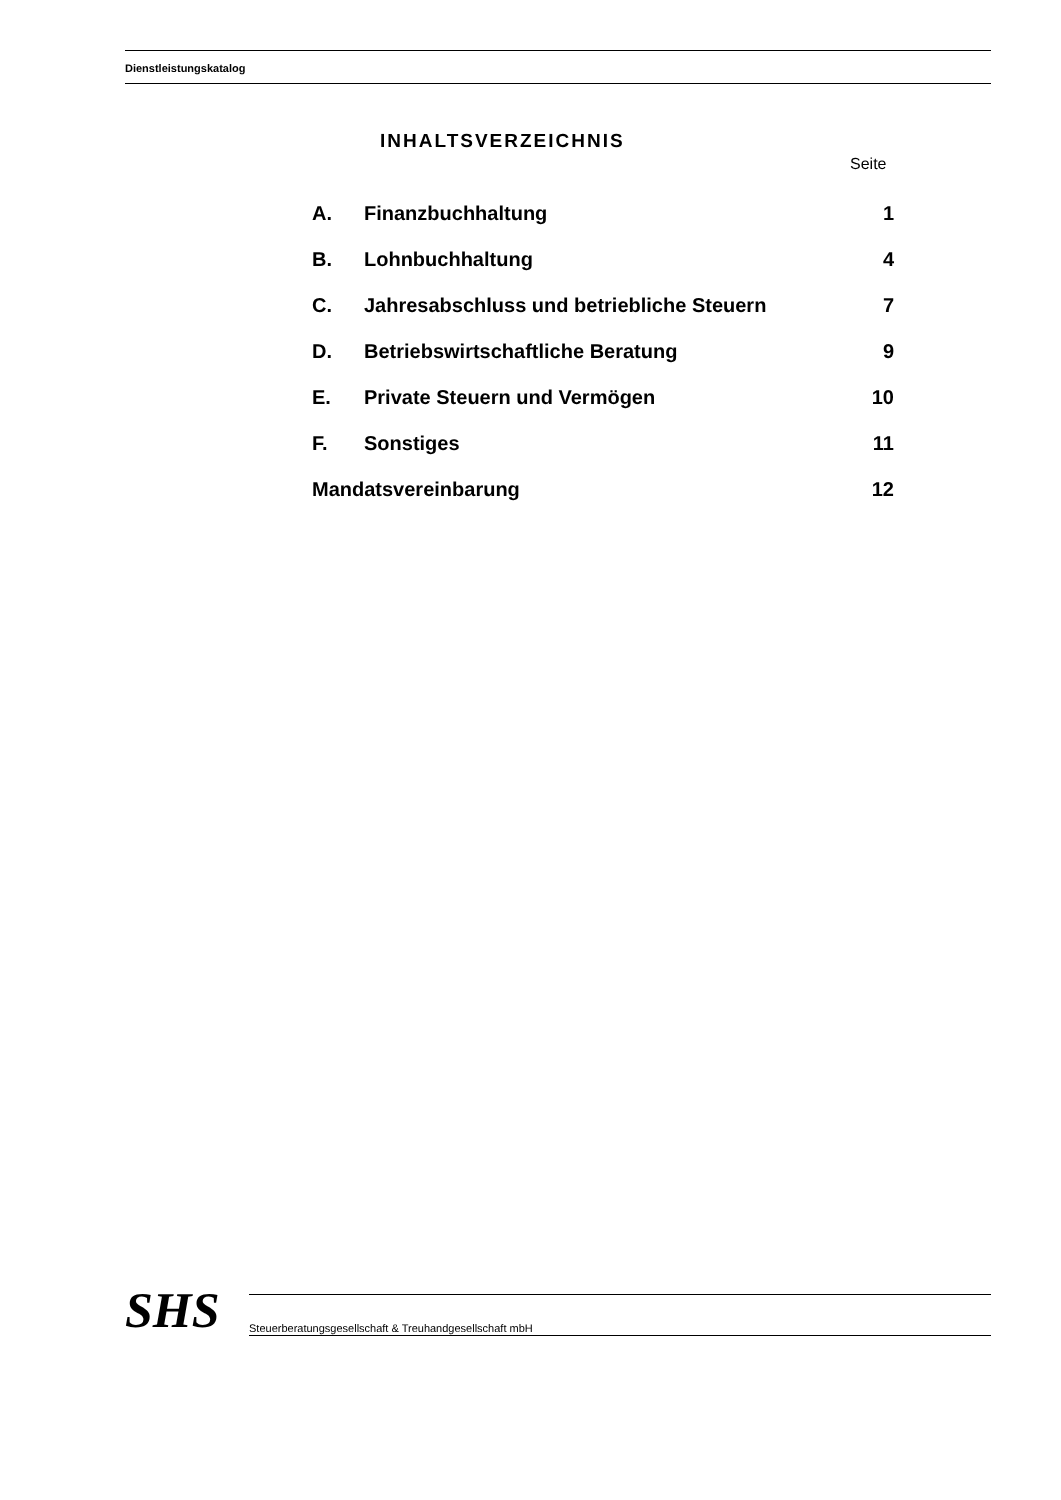Dienstleistungskatalog
INHALTSVERZEICHNIS
Seite
| A. | Finanzbuchhaltung | 1 |
| B. | Lohnbuchhaltung | 4 |
| C. | Jahresabschluss und betriebliche Steuern | 7 |
| D. | Betriebswirtschaftliche Beratung | 9 |
| E. | Private Steuern und Vermögen | 10 |
| F. | Sonstiges | 11 |
| Mandatsvereinbarung | | 12 |
SHS
Steuerberatungsgesellschaft & Treuhandgesellschaft mbH